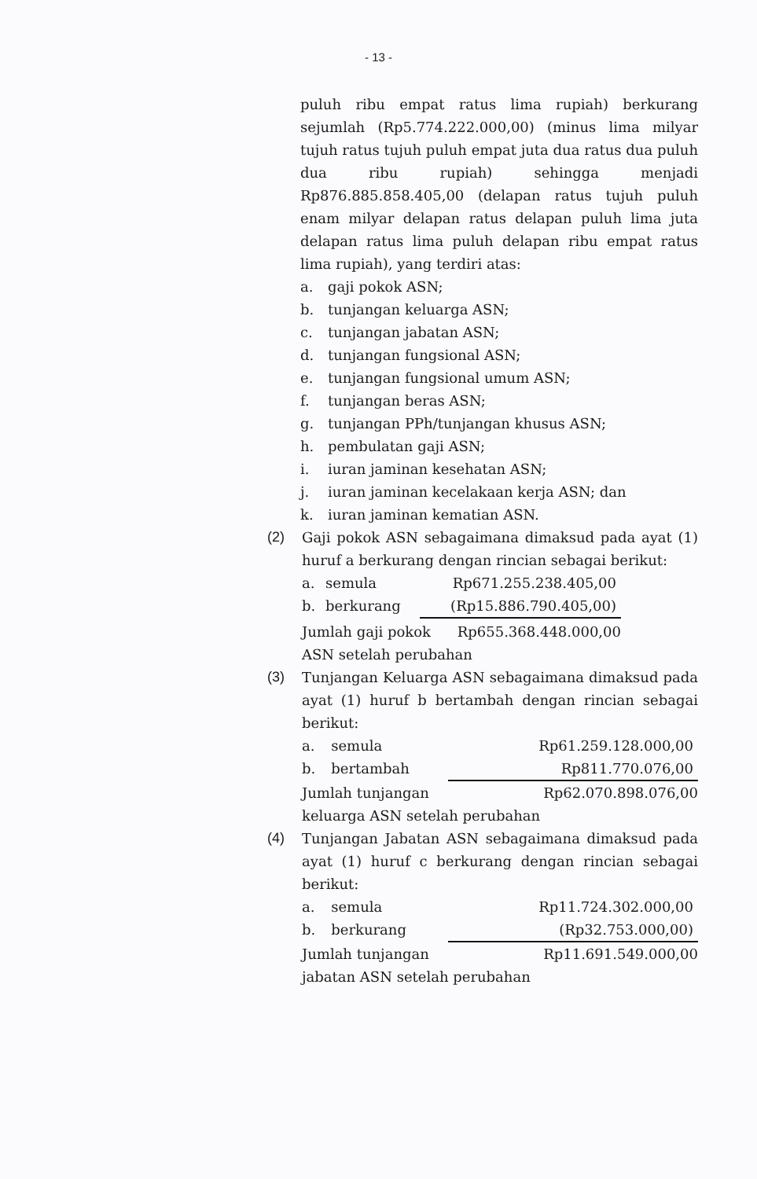- 13 -
puluh ribu empat ratus lima rupiah) berkurang sejumlah (Rp5.774.222.000,00) (minus lima milyar tujuh ratus tujuh puluh empat juta dua ratus dua puluh dua ribu rupiah) sehingga menjadi Rp876.885.858.405,00 (delapan ratus tujuh puluh enam milyar delapan ratus delapan puluh lima juta delapan ratus lima puluh delapan ribu empat ratus lima rupiah), yang terdiri atas:
a. gaji pokok ASN;
b. tunjangan keluarga ASN;
c. tunjangan jabatan ASN;
d. tunjangan fungsional ASN;
e. tunjangan fungsional umum ASN;
f. tunjangan beras ASN;
g. tunjangan PPh/tunjangan khusus ASN;
h. pembulatan gaji ASN;
i. iuran jaminan kesehatan ASN;
j. iuran jaminan kecelakaan kerja ASN; dan
k. iuran jaminan kematian ASN.
(2) Gaji pokok ASN sebagaimana dimaksud pada ayat (1) huruf a berkurang dengan rincian sebagai berikut:
| a. | semula | Rp671.255.238.405,00 | |
| b. | berkurang | (Rp15.886.790.405,00) | |
| Jumlah gaji pokok Rp655.368.448.000,00 ASN setelah perubahan | | | |
(3) Tunjangan Keluarga ASN sebagaimana dimaksud pada ayat (1) huruf b bertambah dengan rincian sebagai berikut:
| a. | semula | Rp61.259.128.000,00 |
| b. | bertambah | Rp811.770.076,00 |
| Jumlah tunjangan Rp62.070.898.076,00 keluarga ASN setelah perubahan | | |
(4) Tunjangan Jabatan ASN sebagaimana dimaksud pada ayat (1) huruf c berkurang dengan rincian sebagai berikut:
| a. | semula | Rp11.724.302.000,00 |
| b. | berkurang | (Rp32.753.000,00) |
| Jumlah tunjangan Rp11.691.549.000,00 jabatan ASN setelah perubahan | | |